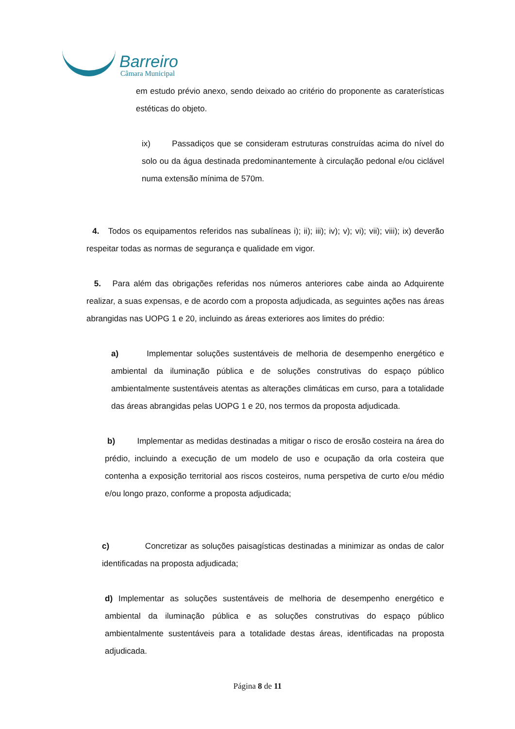Barreiro
Câmara Municipal
em estudo prévio anexo, sendo deixado ao critério do proponente as caraterísticas estéticas do objeto.
ix) Passadiços que se consideram estruturas construídas acima do nível do solo ou da água destinada predominantemente à circulação pedonal e/ou ciclável numa extensão mínima de 570m.
4. Todos os equipamentos referidos nas subalíneas i); ii); iii); iv); v); vi); vii); viii); ix) deverão respeitar todas as normas de segurança e qualidade em vigor.
5. Para além das obrigações referidas nos números anteriores cabe ainda ao Adquirente realizar, a suas expensas, e de acordo com a proposta adjudicada, as seguintes ações nas áreas abrangidas nas UOPG 1 e 20, incluindo as áreas exteriores aos limites do prédio:
a) Implementar soluções sustentáveis de melhoria de desempenho energético e ambiental da iluminação pública e de soluções construtivas do espaço público ambientalmente sustentáveis atentas as alterações climáticas em curso, para a totalidade das áreas abrangidas pelas UOPG 1 e 20, nos termos da proposta adjudicada.
b) Implementar as medidas destinadas a mitigar o risco de erosão costeira na área do prédio, incluindo a execução de um modelo de uso e ocupação da orla costeira que contenha a exposição territorial aos riscos costeiros, numa perspetiva de curto e/ou médio e/ou longo prazo, conforme a proposta adjudicada;
c) Concretizar as soluções paisagísticas destinadas a minimizar as ondas de calor identificadas na proposta adjudicada;
d) Implementar as soluções sustentáveis de melhoria de desempenho energético e ambiental da iluminação pública e as soluções construtivas do espaço público ambientalmente sustentáveis para a totalidade destas áreas, identificadas na proposta adjudicada.
Página 8 de 11